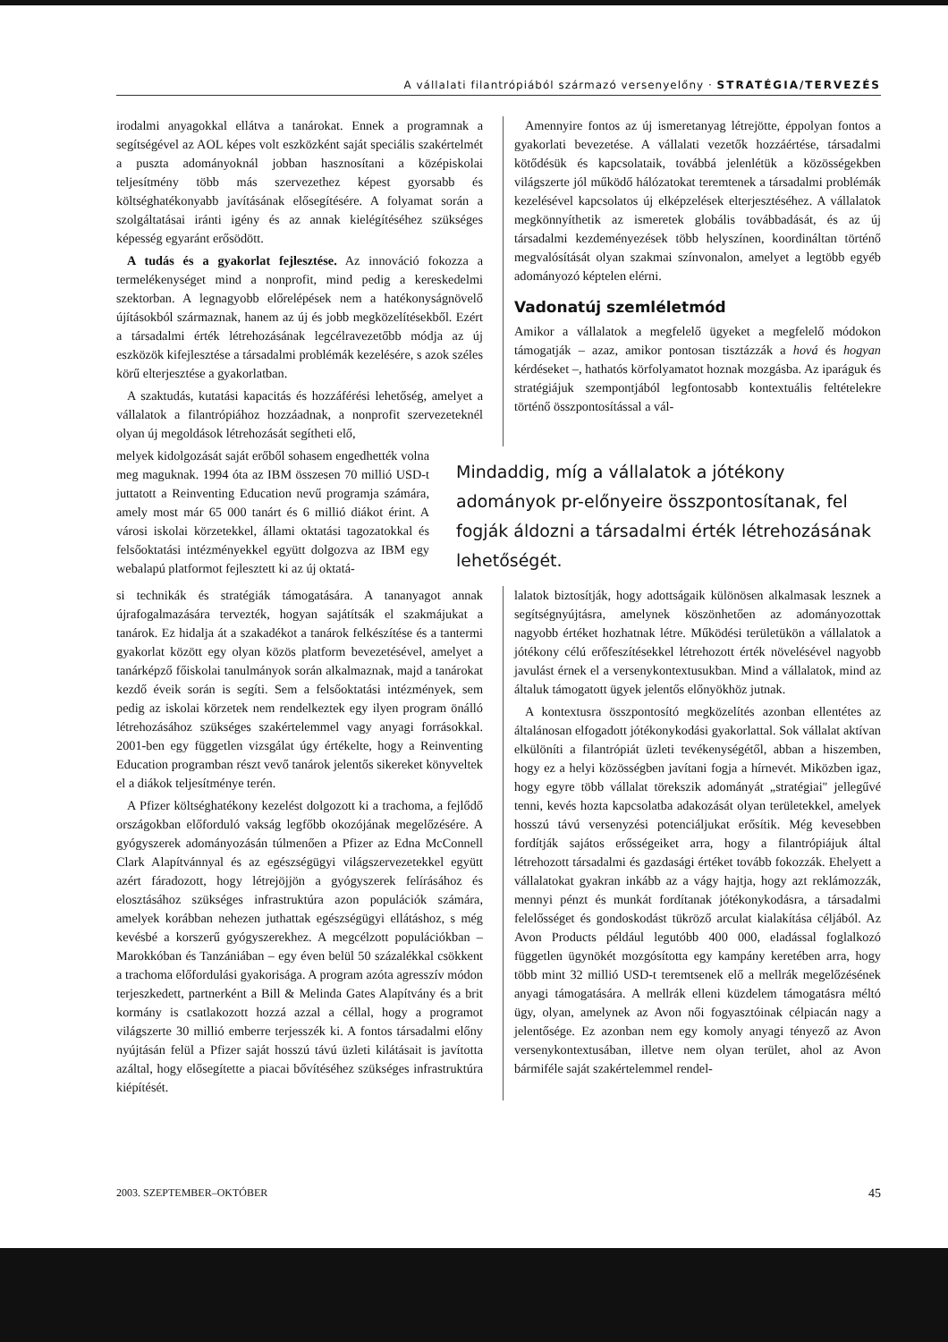A vállalati filantrópiából származó versenyelőny · STRATÉGIA/TERVEZÉS
irodalmi anyagokkal ellátva a tanárokat. Ennek a programnak a segítségével az AOL képes volt eszközként saját speciális szakértelmét a puszta adományoknál jobban hasznosítani a középiskolai teljesítmény több más szervezethez képest gyorsabb és költséghatékonyabb javításának elősegítésére. A folyamat során a szolgáltatásai iránti igény és az annak kielégítéséhez szükséges képesség egyaránt erősödött.
A tudás és a gyakorlat fejlesztése. Az innováció fokozza a termelékenységet mind a nonprofit, mind pedig a kereskedelmi szektorban. A legnagyobb előrelépések nem a hatékonyságnövelő újításokból származnak, hanem az új és jobb megközelítésekből. Ezért a társadalmi érték létrehozásának legcélravezetőbb módja az új eszközök kifejlesztése a társadalmi problémák kezelésére, s azok széles körű elterjesztése a gyakorlatban.
A szaktudás, kutatási kapacitás és hozzáférési lehetőség, amelyet a vállalatok a filantrópiához hozzáadnak, a nonprofit szervezeteknél olyan új megoldások létrehozását segítheti elő,
Amennyire fontos az új ismeretanyag létrejötte, éppolyan fontos a gyakorlati bevezetése. A vállalati vezetők hozzáértése, társadalmi kötődésük és kapcsolataik, továbbá jelenlétük a közösségekben világszerte jól működő hálózatokat teremtenek a társadalmi problémák kezelésével kapcsolatos új elképzelések elterjesztéséhez. A vállalatok megkönnyíthetik az ismeretek globális továbbadását, és az új társadalmi kezdeményezések több helyszínen, koordináltan történő megvalósítását olyan szakmai színvonalon, amelyet a legtöbb egyéb adományozó képtelen elérni.
Vadonatúj szemléletmód
Amikor a vállalatok a megfelelő ügyeket a megfelelő módokon támogatják – azaz, amikor pontosan tisztázzák a hová és hogyan kérdéseket –, hathatós körfolyamatot hoznak mozgásba. Az iparáguk és stratégiájuk szempontjából legfontosabb kontextuális feltételekre történő összpontosítással a vál-
melyek kidolgozását saját erőből sohasem engedhették volna meg maguknak. 1994 óta az IBM összesen 70 millió USD-t juttatott a Reinventing Education nevű programja számára, amely most már 65 000 tanárt és 6 millió diákot érint. A városi iskolai körzetekkel, állami oktatási tagozatokkal és felsőoktatási intézményekkel együtt dolgozva az IBM egy webalapú platformot fejlesztett ki az új oktatá-
Mindaddig, míg a vállalatok a jótékony adományok pr-előnyeire összpontosítanak, fel fogják áldozni a társadalmi érték létrehozásának lehetőségét.
si technikák és stratégiák támogatására. A tananyagot annak újrafogalmazására tervezték, hogyan sajátítsák el szakmájukat a tanárok. Ez hidalja át a szakadékot a tanárok felkészítése és a tantermi gyakorlat között egy olyan közös platform bevezetésével, amelyet a tanárképző főiskolai tanulmányok során alkalmaznak, majd a tanárokat kezdő éveik során is segíti. Sem a felsőoktatási intézmények, sem pedig az iskolai körzetek nem rendelkeztek egy ilyen program önálló létrehozásához szükséges szakértelemmel vagy anyagi forrásokkal. 2001-ben egy független vizsgálat úgy értékelte, hogy a Reinventing Education programban részt vevő tanárok jelentős sikereket könyveltek el a diákok teljesítménye terén.
A Pfizer költséghatékony kezelést dolgozott ki a trachoma, a fejlődő országokban előforduló vakság legfőbb okozójának megelőzésére. A gyógyszerek adományozásán túlmenően a Pfizer az Edna McConnell Clark Alapítvánnyal és az egészségügyi világszervezetekkel együtt azért fáradozott, hogy létrejöjjön a gyógyszerek felírásához és elosztásához szükséges infrastruktúra azon populációk számára, amelyek korábban nehezen juthattak egészségügyi ellátáshoz, s még kevésbé a korszerű gyógyszerekhez. A megcélzott populációkban – Marokkóban és Tanzániában – egy éven belül 50 százalékkal csökkent a trachoma előfordulási gyakorisága. A program azóta agresszív módon terjeszkedett, partnerként a Bill & Melinda Gates Alapítvány és a brit kormány is csatlakozott hozzá azzal a céllal, hogy a programot világszerte 30 millió emberre terjesszék ki. A fontos társadalmi előny nyújtásán felül a Pfizer saját hosszú távú üzleti kilátásait is javította azáltal, hogy elősegítette a piacai bővítéséhez szükséges infrastruktúra kiépítését.
lalatok biztosítják, hogy adottságaik különösen alkalmasak lesznek a segítségnyújtásra, amelynek köszönhetően az adományozottak nagyobb értéket hozhatnak létre. Működési területükön a vállalatok a jótékony célú erőfeszítésekkel létrehozott érték növelésével nagyobb javulást érnek el a versenykontextusukban. Mind a vállalatok, mind az általuk támogatott ügyek jelentős előnyökhöz jutnak.
A kontextusra összpontosító megközelítés azonban ellentétes az általánosan elfogadott jótékonykodási gyakorlattal. Sok vállalat aktívan elkülöníti a filantrópiát üzleti tevékenységétől, abban a hiszemben, hogy ez a helyi közösségben javítani fogja a hírnevét. Miközben igaz, hogy egyre több vállalat törekszik adományát „stratégiai" jellegűvé tenni, kevés hozta kapcsolatba adakozását olyan területekkel, amelyek hosszú távú versenyzési potenciáljukat erősítik. Még kevesebben fordítják sajátos erősségeiket arra, hogy a filantrópiájuk által létrehozott társadalmi és gazdasági értéket tovább fokozzák. Ehelyett a vállalatokat gyakran inkább az a vágy hajtja, hogy azt reklámozzák, mennyi pénzt és munkát fordítanak jótékonykodásra, a társadalmi felelősséget és gondoskodást tükröző arculat kialakítása céljából. Az Avon Products például legutóbb 400 000, eladással foglalkozó független ügynökét mozgósította egy kampány keretében arra, hogy több mint 32 millió USD-t teremtsenek elő a mellrák megelőzésének anyagi támogatására. A mellrák elleni küzdelem támogatásra méltó ügy, olyan, amelynek az Avon női fogyasztóinak célpiacán nagy a jelentősége. Ez azonban nem egy komoly anyagi tényező az Avon versenykontextusában, illetve nem olyan terület, ahol az Avon bármiféle saját szakértelemmel rendel-
2003. SZEPTEMBER–OKTÓBER 45